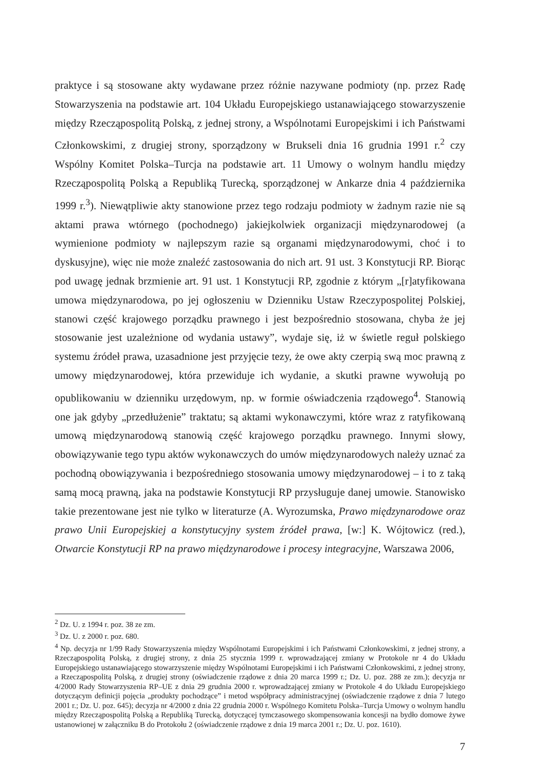praktyce i są stosowane akty wydawane przez różnie nazywane podmioty (np. przez Radę Stowarzyszenia na podstawie art. 104 Układu Europejskiego ustanawiającego stowarzyszenie między Rzecząpospolitą Polską, z jednej strony, a Wspólnotami Europejskimi i ich Państwami Członkowskimi, z drugiej strony, sporządzony w Brukseli dnia 16 grudnia 1991 r.<sup>2</sup> czy Wspólny Komitet Polska–Turcja na podstawie art. 11 Umowy o wolnym handlu między Rzecząpospolitą Polską a Republiką Turecką, sporządzonej w Ankarze dnia 4 października 1999 r.<sup>3</sup>). Niewątpliwie akty stanowione przez tego rodzaju podmioty w żadnym razie nie są aktami prawa wtórnego (pochodnego) jakiejkolwiek organizacji międzynarodowej (a wymienione podmioty w najlepszym razie są organami międzynarodowymi, choć i to dyskusyjne), więc nie może znaleźć zastosowania do nich art. 91 ust. 3 Konstytucji RP. Biorąc pod uwagę jednak brzmienie art. 91 ust. 1 Konstytucji RP, zgodnie z którym „[r]atyfikowana umowa międzynarodowa, po jej ogłoszeniu w Dzienniku Ustaw Rzeczypospolitej Polskiej, stanowi część krajowego porządku prawnego i jest bezpośrednio stosowana, chyba że jej stosowanie jest uzależnione od wydania ustawy”, wydaje się, iż w świetle reguł polskiego systemu źródeł prawa, uzasadnione jest przyjęcie tezy, że owe akty czerpią swą moc prawną z umowy międzynarodowej, która przewiduje ich wydanie, a skutki prawne wywołują po opublikowaniu w dzienniku urzędowym, np. w formie oświadczenia rządowego<sup>4</sup>. Stanowią one jak gdyby „przedłużenie” traktatu; są aktami wykonawczymi, które wraz z ratyfikowaną umową międzynarodową stanowią część krajowego porządku prawnego. Innymi słowy, obowiązywanie tego typu aktów wykonawczych do umów międzynarodowych należy uznać za pochodną obowiązywania i bezpośredniego stosowania umowy międzynarodowej – i to z taką samą mocą prawną, jaka na podstawie Konstytucji RP przysługuje danej umowie. Stanowisko takie prezentowane jest nie tylko w literaturze (A. Wyrozumska, Prawo międzynarodowe oraz prawo Unii Europejskiej a konstytucyjny system źródeł prawa, [w:] K. Wójtowicz (red.), Otwarcie Konstytucji RP na prawo międzynarodowe i procesy integracyjne, Warszawa 2006,
<sup>2</sup> Dz. U. z 1994 r. poz. 38 ze zm.
<sup>3</sup> Dz. U. z 2000 r. poz. 680.
<sup>4</sup> Np. decyzja nr 1/99 Rady Stowarzyszenia między Wspólnotami Europejskimi i ich Państwami Członkowskimi, z jednej strony, a Rzecząpospolitą Polską, z drugiej strony, z dnia 25 stycznia 1999 r. wprowadzającej zmiany w Protokole nr 4 do Układu Europejskiego ustanawiającego stowarzyszenie między Wspólnotami Europejskimi i ich Państwami Członkowskimi, z jednej strony, a Rzecząpospolitą Polską, z drugiej strony (oświadczenie rządowe z dnia 20 marca 1999 r.; Dz. U. poz. 288 ze zm.); decyzja nr 4/2000 Rady Stowarzyszenia RP–UE z dnia 29 grudnia 2000 r. wprowadzającej zmiany w Protokole 4 do Układu Europejskiego dotyczącym definicji pojęcia „produkty pochodzące” i metod współpracy administracyjnej (oświadczenie rządowe z dnia 7 lutego 2001 r.; Dz. U. poz. 645); decyzja nr 4/2000 z dnia 22 grudnia 2000 r. Wspólnego Komitetu Polska–Turcja Umowy o wolnym handlu między Rzecząpospolitą Polską a Republiką Turecką, dotyczącej tymczasowego skompensowania koncesji na bydło domowe żywe ustanowionej w załączniku B do Protokołu 2 (oświadczenie rządowe z dnia 19 marca 2001 r.; Dz. U. poz. 1610).
7